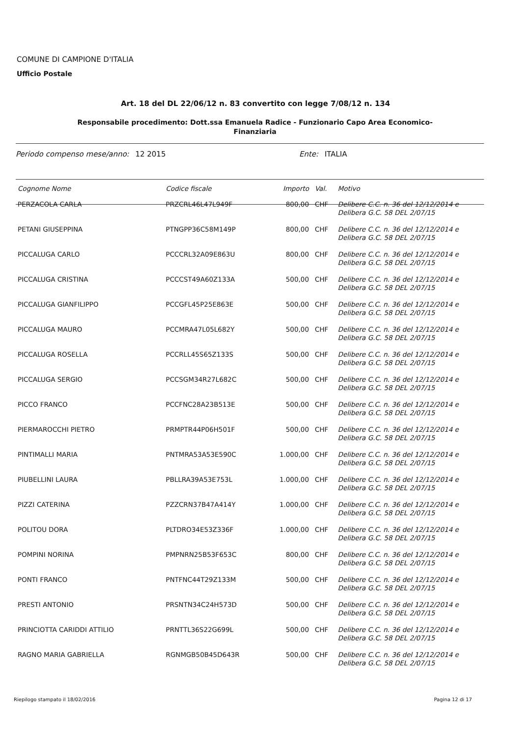COMUNE DI CAMPIONE D'ITALIA
Ufficio Postale
Art. 18 del DL 22/06/12 n. 83 convertito con legge 7/08/12 n. 134
Responsabile procedimento: Dott.ssa Emanuela Radice - Funzionario Capo Area Economico-Finanziaria
Periodo compenso mese/anno: 12 2015 Ente: ITALIA
| Cognome Nome | Codice fiscale | Importo | Val. | Motivo |
| --- | --- | --- | --- | --- |
| PERZACOLA CARLA | PRZCRL46L47L949F | 800,00 | CHF | Delibere C.C. n. 36 del 12/12/2014 e Delibera G.C. 58 DEL 2/07/15 |
| PETANI GIUSEPPINA | PTNGPP36C58M149P | 800,00 | CHF | Delibere C.C. n. 36 del 12/12/2014 e Delibera G.C. 58 DEL 2/07/15 |
| PICCALUGA CARLO | PCCCRL32A09E863U | 800,00 | CHF | Delibere C.C. n. 36 del 12/12/2014 e Delibera G.C. 58 DEL 2/07/15 |
| PICCALUGA CRISTINA | PCCCST49A60Z133A | 500,00 | CHF | Delibere C.C. n. 36 del 12/12/2014 e Delibera G.C. 58 DEL 2/07/15 |
| PICCALUGA GIANFILIPPO | PCCGFL45P25E863E | 500,00 | CHF | Delibere C.C. n. 36 del 12/12/2014 e Delibera G.C. 58 DEL 2/07/15 |
| PICCALUGA MAURO | PCCMRA47L05L682Y | 500,00 | CHF | Delibere C.C. n. 36 del 12/12/2014 e Delibera G.C. 58 DEL 2/07/15 |
| PICCALUGA ROSELLA | PCCRLL45S65Z133S | 500,00 | CHF | Delibere C.C. n. 36 del 12/12/2014 e Delibera G.C. 58 DEL 2/07/15 |
| PICCALUGA SERGIO | PCCSGM34R27L682C | 500,00 | CHF | Delibere C.C. n. 36 del 12/12/2014 e Delibera G.C. 58 DEL 2/07/15 |
| PICCO FRANCO | PCCFNC28A23B513E | 500,00 | CHF | Delibere C.C. n. 36 del 12/12/2014 e Delibera G.C. 58 DEL 2/07/15 |
| PIERMAROCCHI PIETRO | PRMPTR44P06H501F | 500,00 | CHF | Delibere C.C. n. 36 del 12/12/2014 e Delibera G.C. 58 DEL 2/07/15 |
| PINTIMALLI MARIA | PNTMRA53A53E590C | 1.000,00 | CHF | Delibere C.C. n. 36 del 12/12/2014 e Delibera G.C. 58 DEL 2/07/15 |
| PIUBELLINI LAURA | PBLLRA39A53E753L | 1.000,00 | CHF | Delibere C.C. n. 36 del 12/12/2014 e Delibera G.C. 58 DEL 2/07/15 |
| PIZZI CATERINA | PZZCRN37B47A414Y | 1.000,00 | CHF | Delibere C.C. n. 36 del 12/12/2014 e Delibera G.C. 58 DEL 2/07/15 |
| POLITOU DORA | PLTDRO34E53Z336F | 1.000,00 | CHF | Delibere C.C. n. 36 del 12/12/2014 e Delibera G.C. 58 DEL 2/07/15 |
| POMPINI NORINA | PMPNRN25B53F653C | 800,00 | CHF | Delibere C.C. n. 36 del 12/12/2014 e Delibera G.C. 58 DEL 2/07/15 |
| PONTI FRANCO | PNTFNC44T29Z133M | 500,00 | CHF | Delibere C.C. n. 36 del 12/12/2014 e Delibera G.C. 58 DEL 2/07/15 |
| PRESTI ANTONIO | PRSNTN34C24H573D | 500,00 | CHF | Delibere C.C. n. 36 del 12/12/2014 e Delibera G.C. 58 DEL 2/07/15 |
| PRINCIOTTA CARIDDI ATTILIO | PRNTTL36S22G699L | 500,00 | CHF | Delibere C.C. n. 36 del 12/12/2014 e Delibera G.C. 58 DEL 2/07/15 |
| RAGNO MARIA GABRIELLA | RGNMGB50B45D643R | 500,00 | CHF | Delibere C.C. n. 36 del 12/12/2014 e Delibera G.C. 58 DEL 2/07/15 |
Riepilogo stampato il 18/02/2016
Pagina 12 di 17